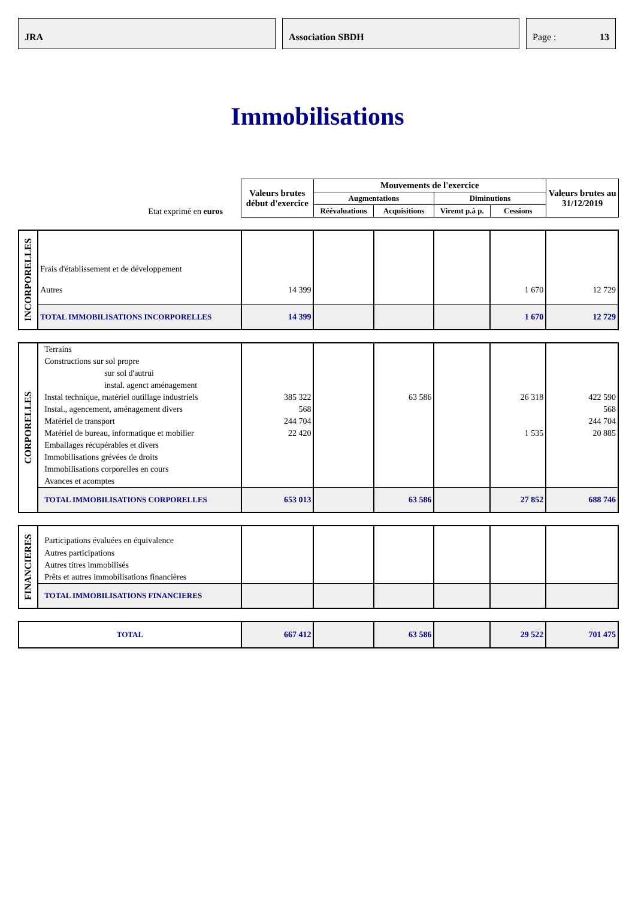JRA Association SBDH Page : 13
Immobilisations
| Etat exprimé en euros | Valeurs brutes début d'exercice | Mouvements de l'exercice | | | | Valeurs brutes au 31/12/2019 |
| | | Augmentations | | Diminutions | | |
| | | Réévaluations | Acquisitions | Viremt p.à p. | Cessions | |
| INCORPORELLES | Frais d'établissement et de développement | | | | | | |
| | Autres | 14 399 | | | | 1 670 | 12 729 |
| | TOTAL IMMOBILISATIONS INCORPORELLES | 14 399 | | | | 1 670 | 12 729 |
| CORPORELLES | Terrains | | | | | | |
| | Constructions sur sol propre | | | | | | |
| | sur sol d'autrui | | | | | | |
| | instal. agenct aménagement | | | | | | |
| | Instal technique, matériel outillage industriels | 385 322 | | 63 586 | | 26 318 | 422 590 |
| | Instal., agencement, aménagement divers | 568 | | | | | 568 |
| | Matériel de transport | 244 704 | | | | | 244 704 |
| | Matériel de bureau, informatique et mobilier | 22 420 | | | | 1 535 | 20 885 |
| | Emballages récupérables et divers | | | | | | |
| | Immobilisations grévées de droits | | | | | | |
| | Immobilisations corporelles en cours | | | | | | |
| | Avances et acomptes | | | | | | |
| | TOTAL IMMOBILISATIONS CORPORELLES | 653 013 | | 63 586 | | 27 852 | 688 746 |
| FINANCIERES | Participations évaluées en équivalence | | | | | | |
| | Autres participations | | | | | | |
| | Autres titres immobilisés | | | | | | |
| | Prêts et autres immobilisations financières | | | | | | |
| | TOTAL IMMOBILISATIONS FINANCIERES | | | | | | |
| TOTAL | 667 412 | | 63 586 | | 29 522 | 701 475 |